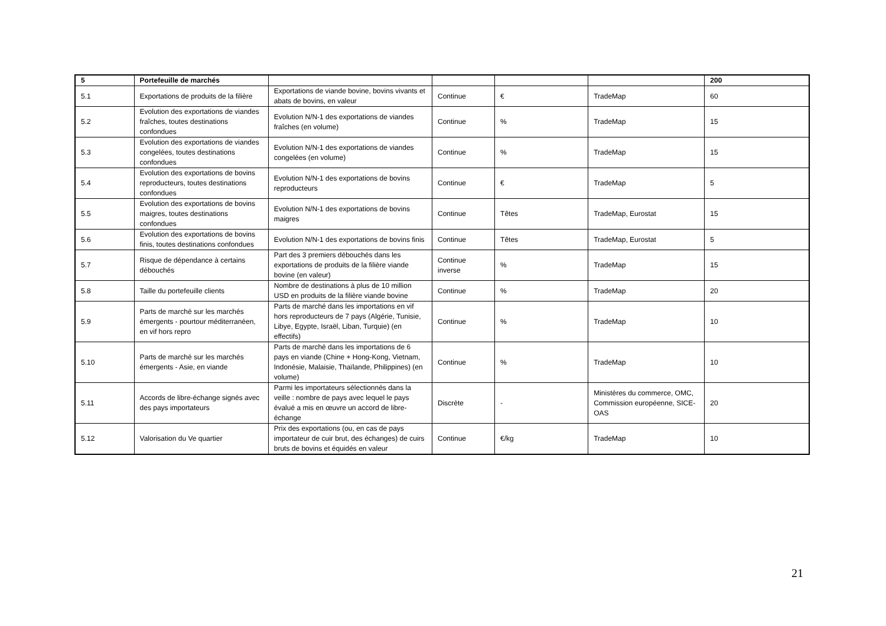| 5 | Portefeuille de marchés | | | | | 200 |
| 5.1 | Exportations de produits de la filière | Exportations de viande bovine, bovins vivants et abats de bovins, en valeur | Continue | € | TradeMap | 60 |
| 5.2 | Evolution des exportations de viandes fraîches, toutes destinations confondues | Evolution N/N-1 des exportations de viandes fraîches (en volume) | Continue | % | TradeMap | 15 |
| 5.3 | Evolution des exportations de viandes congelées, toutes destinations confondues | Evolution N/N-1 des exportations de viandes congelées (en volume) | Continue | % | TradeMap | 15 |
| 5.4 | Evolution des exportations de bovins reproducteurs, toutes destinations confondues | Evolution N/N-1 des exportations de bovins reproducteurs | Continue | € | TradeMap | 5 |
| 5.5 | Evolution des exportations de bovins maigres, toutes destinations confondues | Evolution N/N-1 des exportations de bovins maigres | Continue | Têtes | TradeMap, Eurostat | 15 |
| 5.6 | Evolution des exportations de bovins finis, toutes destinations confondues | Evolution N/N-1 des exportations de bovins finis | Continue | Têtes | TradeMap, Eurostat | 5 |
| 5.7 | Risque de dépendance à certains débouchés | Part des 3 premiers débouchés dans les exportations de produits de la filière viande bovine (en valeur) | Continue inverse | % | TradeMap | 15 |
| 5.8 | Taille du portefeuille clients | Nombre de destinations à plus de 10 million USD en produits de la filière viande bovine | Continue | % | TradeMap | 20 |
| 5.9 | Parts de marché sur les marchés émergents - pourtour méditerranéen, en vif hors repro | Parts de marché dans les importations en vif hors reproducteurs de 7 pays (Algérie, Tunisie, Libye, Egypte, Israël, Liban, Turquie) (en effectifs) | Continue | % | TradeMap | 10 |
| 5.10 | Parts de marché sur les marchés émergents - Asie, en viande | Parts de marché dans les importations de 6 pays en viande (Chine + Hong-Kong, Vietnam, Indonésie, Malaisie, Thaïlande, Philippines) (en volume) | Continue | % | TradeMap | 10 |
| 5.11 | Accords de libre-échange signés avec des pays importateurs | Parmi les importateurs sélectionnés dans la veille : nombre de pays avec lequel le pays évalué a mis en œuvre un accord de libre-échange | Discrète | - | Ministères du commerce, OMC, Commission européenne, SICE-OAS | 20 |
| 5.12 | Valorisation du Ve quartier | Prix des exportations (ou, en cas de pays importateur de cuir brut, des échanges) de cuirs bruts de bovins et équidés en valeur | Continue | €/kg | TradeMap | 10 |
21